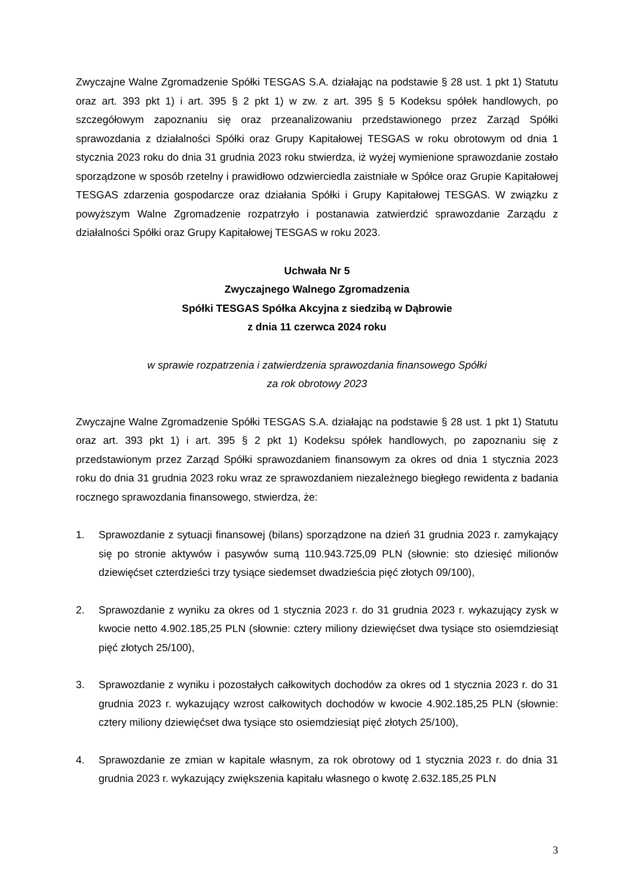Zwyczajne Walne Zgromadzenie Spółki TESGAS S.A. działając na podstawie § 28 ust. 1 pkt 1) Statutu oraz art. 393 pkt 1) i art. 395 § 2 pkt 1) w zw. z art. 395 § 5 Kodeksu spółek handlowych, po szczegółowym zapoznaniu się oraz przeanalizowaniu przedstawionego przez Zarząd Spółki sprawozdania z działalności Spółki oraz Grupy Kapitałowej TESGAS w roku obrotowym od dnia 1 stycznia 2023 roku do dnia 31 grudnia 2023 roku stwierdza, iż wyżej wymienione sprawozdanie zostało sporządzone w sposób rzetelny i prawidłowo odzwierciedla zaistniałe w Spółce oraz Grupie Kapitałowej TESGAS zdarzenia gospodarcze oraz działania Spółki i Grupy Kapitałowej TESGAS. W związku z powyższym Walne Zgromadzenie rozpatrzyło i postanawia zatwierdzić sprawozdanie Zarządu z działalności Spółki oraz Grupy Kapitałowej TESGAS w roku 2023.
Uchwała Nr 5
Zwyczajnego Walnego Zgromadzenia
Spółki TESGAS Spółka Akcyjna z siedzibą w Dąbrowie
z dnia 11 czerwca 2024 roku
w sprawie rozpatrzenia i zatwierdzenia sprawozdania finansowego Spółki
za rok obrotowy 2023
Zwyczajne Walne Zgromadzenie Spółki TESGAS S.A. działając na podstawie § 28 ust. 1 pkt 1) Statutu oraz art. 393 pkt 1) i art. 395 § 2 pkt 1) Kodeksu spółek handlowych, po zapoznaniu się z przedstawionym przez Zarząd Spółki sprawozdaniem finansowym za okres od dnia 1 stycznia 2023 roku do dnia 31 grudnia 2023 roku wraz ze sprawozdaniem niezależnego biegłego rewidenta z badania rocznego sprawozdania finansowego, stwierdza, że:
1. Sprawozdanie z sytuacji finansowej (bilans) sporządzone na dzień 31 grudnia 2023 r. zamykający się po stronie aktywów i pasywów sumą 110.943.725,09 PLN (słownie: sto dziesięć milionów dziewięćset czterdzieści trzy tysiące siedemset dwadzieścia pięć złotych 09/100),
2. Sprawozdanie z wyniku za okres od 1 stycznia 2023 r. do 31 grudnia 2023 r. wykazujący zysk w kwocie netto 4.902.185,25 PLN (słownie: cztery miliony dziewięćset dwa tysiące sto osiemdziesiąt pięć złotych 25/100),
3. Sprawozdanie z wyniku i pozostałych całkowitych dochodów za okres od 1 stycznia 2023 r. do 31 grudnia 2023 r. wykazujący wzrost całkowitych dochodów w kwocie 4.902.185,25 PLN (słownie: cztery miliony dziewięćset dwa tysiące sto osiemdziesiąt pięć złotych 25/100),
4. Sprawozdanie ze zmian w kapitale własnym, za rok obrotowy od 1 stycznia 2023 r. do dnia 31 grudnia 2023 r. wykazujący zwiększenia kapitału własnego o kwotę 2.632.185,25 PLN
3